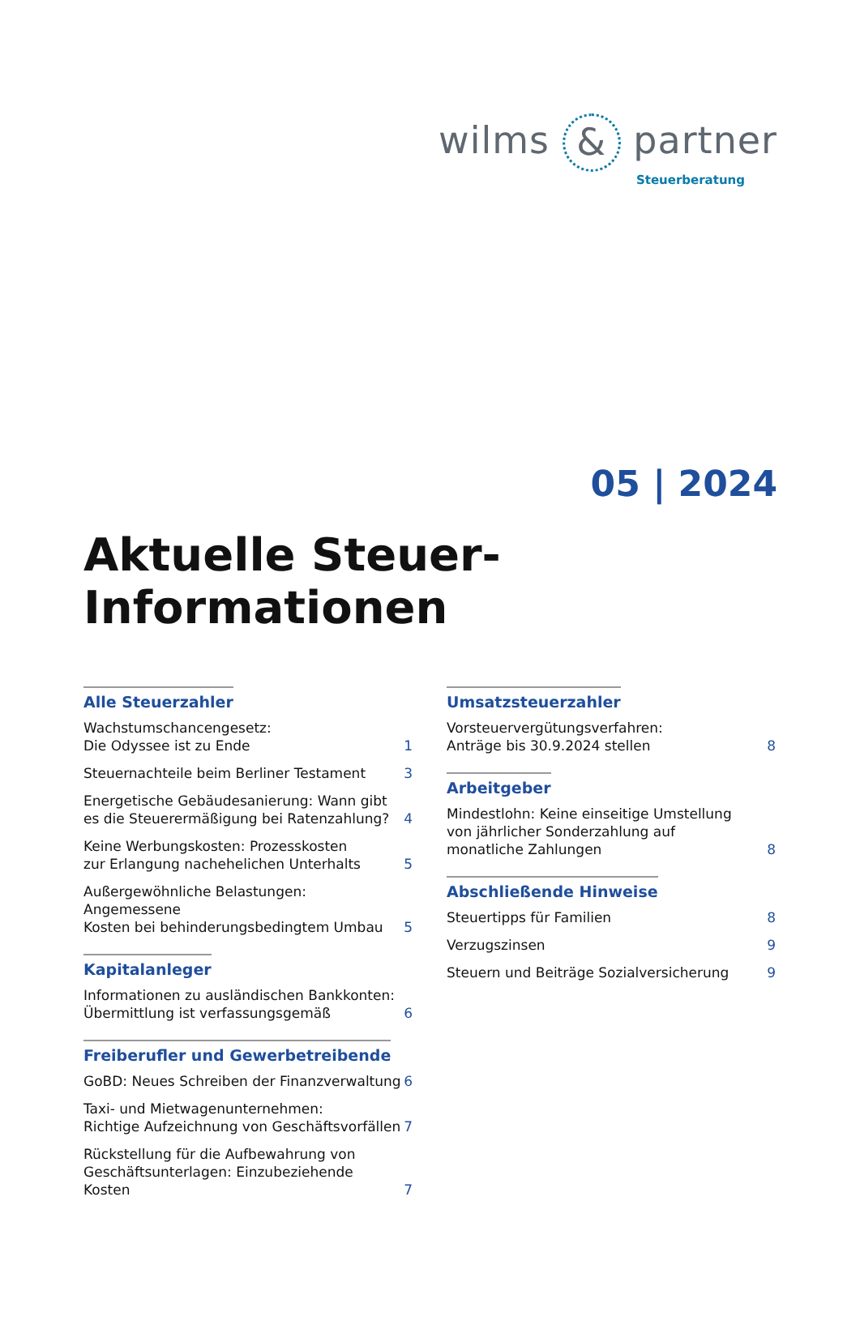wilms & partner
Steuerberatung
05 | 2024
Aktuelle Steuer-Informationen
Alle Steuerzahler
Wachstumschancengesetz:
Die Odyssee ist zu Ende 1
Steuernachteile beim Berliner Testament 3
Energetische Gebäudesanierung: Wann gibt
es die Steuerermäßigung bei Ratenzahlung? 4
Keine Werbungskosten: Prozesskosten
zur Erlangung nachehelichen Unterhalts 5
Außergewöhnliche Belastungen: Angemessene
Kosten bei behinderungsbedingtem Umbau 5
Kapitalanleger
Informationen zu ausländischen Bankkonten:
Übermittlung ist verfassungsgemäß 6
Freiberufler und Gewerbetreibende
GoBD: Neues Schreiben der Finanzverwaltung 6
Taxi- und Mietwagenunternehmen:
Richtige Aufzeichnung von Geschäftsvorfällen 7
Rückstellung für die Aufbewahrung von
Geschäftsunterlagen: Einzubeziehende Kosten 7
Umsatzsteuerzahler
Vorsteuervergütungsverfahren:
Anträge bis 30.9.2024 stellen 8
Arbeitgeber
Mindestlohn: Keine einseitige Umstellung
von jährlicher Sonderzahlung auf
monatliche Zahlungen 8
Abschließende Hinweise
Steuertipps für Familien 8
Verzugszinsen 9
Steuern und Beiträge Sozialversicherung 9